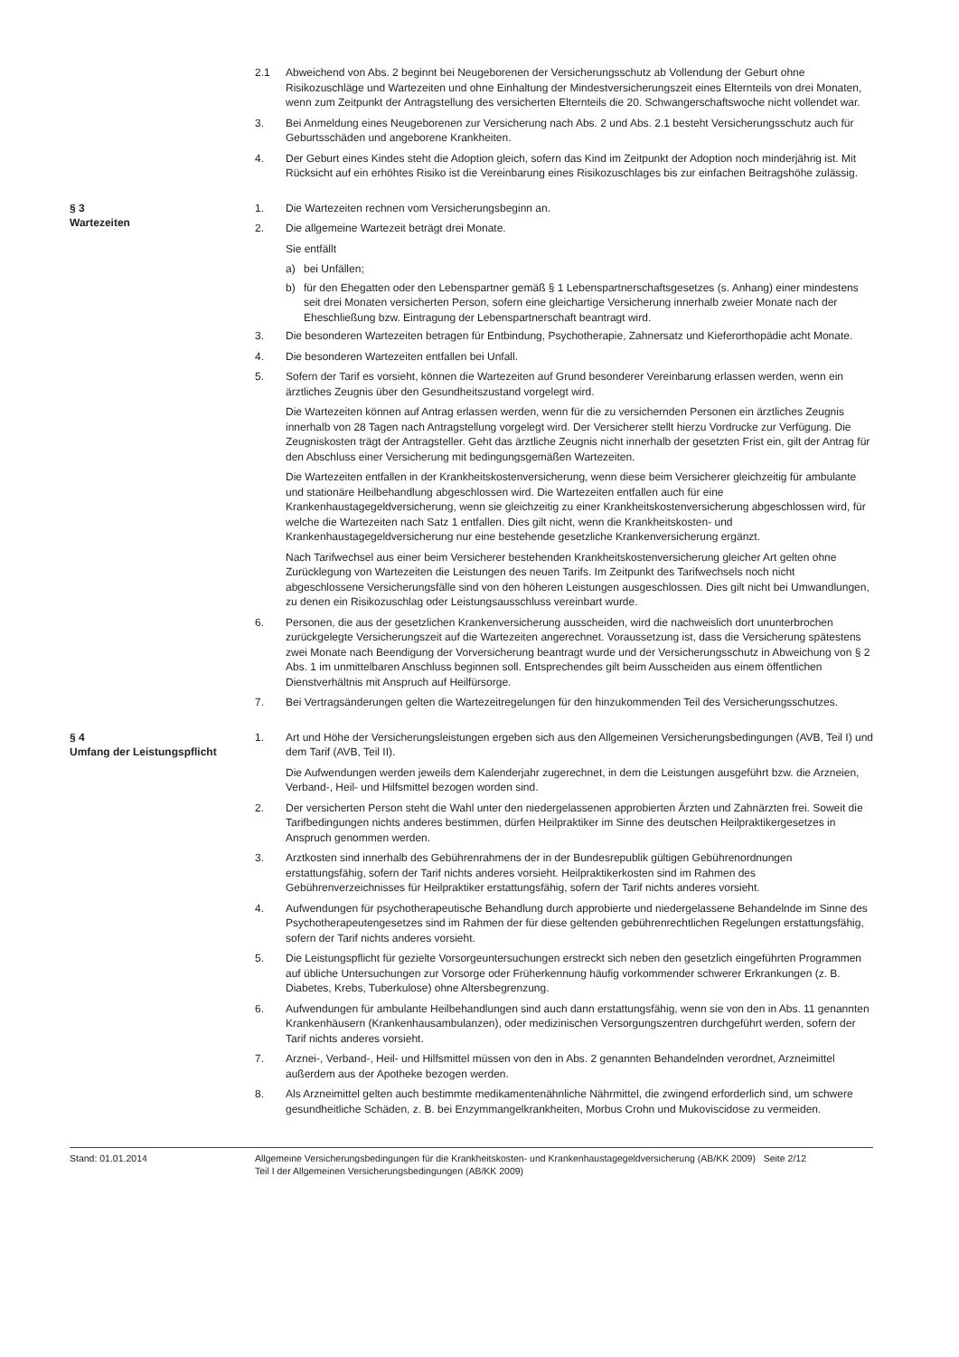2.1 Abweichend von Abs. 2 beginnt bei Neugeborenen der Versicherungsschutz ab Vollendung der Geburt ohne Risikozuschläge und Wartezeiten und ohne Einhaltung der Mindestversicherungszeit eines Elternteils von drei Monaten, wenn zum Zeitpunkt der Antragstellung des versicherten Elternteils die 20. Schwangerschaftswoche nicht vollendet war.
3. Bei Anmeldung eines Neugeborenen zur Versicherung nach Abs. 2 und Abs. 2.1 besteht Versicherungsschutz auch für Geburtsschäden und angeborene Krankheiten.
4. Der Geburt eines Kindes steht die Adoption gleich, sofern das Kind im Zeitpunkt der Adoption noch minderjährig ist. Mit Rücksicht auf ein erhöhtes Risiko ist die Vereinbarung eines Risikozuschlages bis zur einfachen Beitragshöhe zulässig.
§ 3
Wartezeiten
1. Die Wartezeiten rechnen vom Versicherungsbeginn an.
2. Die allgemeine Wartezeit beträgt drei Monate.
Sie entfällt
a) bei Unfällen;
b) für den Ehegatten oder den Lebenspartner gemäß § 1 Lebenspartnerschaftsgesetzes (s. Anhang) einer mindestens seit drei Monaten versicherten Person, sofern eine gleichartige Versicherung innerhalb zweier Monate nach der Eheschließung bzw. Eintragung der Lebenspartnerschaft beantragt wird.
3. Die besonderen Wartezeiten betragen für Entbindung, Psychotherapie, Zahnersatz und Kieferorthopädie acht Monate.
4. Die besonderen Wartezeiten entfallen bei Unfall.
5. Sofern der Tarif es vorsieht, können die Wartezeiten auf Grund besonderer Vereinbarung erlassen werden, wenn ein ärztliches Zeugnis über den Gesundheitszustand vorgelegt wird.
Die Wartezeiten können auf Antrag erlassen werden, wenn für die zu versichernden Personen ein ärztliches Zeugnis innerhalb von 28 Tagen nach Antragstellung vorgelegt wird. Der Versicherer stellt hierzu Vordrucke zur Verfügung. Die Zeugniskosten trägt der Antragsteller. Geht das ärztliche Zeugnis nicht innerhalb der gesetzten Frist ein, gilt der Antrag für den Abschluss einer Versicherung mit bedingungsgemäßen Wartezeiten.
Die Wartezeiten entfallen in der Krankheitskostenversicherung, wenn diese beim Versicherer gleichzeitig für ambulante und stationäre Heilbehandlung abgeschlossen wird. Die Wartezeiten entfallen auch für eine Krankenhaustagegeldversicherung, wenn sie gleichzeitig zu einer Krankheitskostenversicherung abgeschlossen wird, für welche die Wartezeiten nach Satz 1 entfallen. Dies gilt nicht, wenn die Krankheitskosten- und Krankenhaustagegeldversicherung nur eine bestehende gesetzliche Krankenversicherung ergänzt.
Nach Tarifwechsel aus einer beim Versicherer bestehenden Krankheitskostenversicherung gleicher Art gelten ohne Zurücklegung von Wartezeiten die Leistungen des neuen Tarifs. Im Zeitpunkt des Tarifwechsels noch nicht abgeschlossene Versicherungsfälle sind von den höheren Leistungen ausgeschlossen. Dies gilt nicht bei Umwandlungen, zu denen ein Risikozuschlag oder Leistungsausschluss vereinbart wurde.
6. Personen, die aus der gesetzlichen Krankenversicherung ausscheiden, wird die nachweislich dort ununterbrochen zurückgelegte Versicherungszeit auf die Wartezeiten angerechnet. Voraussetzung ist, dass die Versicherung spätestens zwei Monate nach Beendigung der Vorversicherung beantragt wurde und der Versicherungsschutz in Abweichung von § 2 Abs. 1 im unmittelbaren Anschluss beginnen soll. Entsprechendes gilt beim Ausscheiden aus einem öffentlichen Dienstverhältnis mit Anspruch auf Heilfürsorge.
7. Bei Vertragsänderungen gelten die Wartezeitregelungen für den hinzukommenden Teil des Versicherungsschutzes.
§ 4
Umfang der Leistungspflicht
1. Art und Höhe der Versicherungsleistungen ergeben sich aus den Allgemeinen Versicherungsbedingungen (AVB, Teil I) und dem Tarif (AVB, Teil II).
Die Aufwendungen werden jeweils dem Kalenderjahr zugerechnet, in dem die Leistungen ausgeführt bzw. die Arzneien, Verband-, Heil- und Hilfsmittel bezogen worden sind.
2. Der versicherten Person steht die Wahl unter den niedergelassenen approbierten Ärzten und Zahnärzten frei. Soweit die Tarifbedingungen nichts anderes bestimmen, dürfen Heilpraktiker im Sinne des deutschen Heilpraktikergesetzes in Anspruch genommen werden.
3. Arztkosten sind innerhalb des Gebührenrahmens der in der Bundesrepublik gültigen Gebührenordnungen erstattungsfähig, sofern der Tarif nichts anderes vorsieht. Heilpraktikerkosten sind im Rahmen des Gebührenverzeichnisses für Heilpraktiker erstattungsfähig, sofern der Tarif nichts anderes vorsieht.
4. Aufwendungen für psychotherapeutische Behandlung durch approbierte und niedergelassene Behandelnde im Sinne des Psychotherapeutengesetzes sind im Rahmen der für diese geltenden gebührenrechtlichen Regelungen erstattungsfähig, sofern der Tarif nichts anderes vorsieht.
5. Die Leistungspflicht für gezielte Vorsorgeuntersuchungen erstreckt sich neben den gesetzlich eingeführten Programmen auf übliche Untersuchungen zur Vorsorge oder Früherkennung häufig vorkommender schwerer Erkrankungen (z. B. Diabetes, Krebs, Tuberkulose) ohne Altersbegrenzung.
6. Aufwendungen für ambulante Heilbehandlungen sind auch dann erstattungsfähig, wenn sie von den in Abs. 11 genannten Krankenhäusern (Krankenhausambulanzen), oder medizinischen Versorgungszentren durchgeführt werden, sofern der Tarif nichts anderes vorsieht.
7. Arznei-, Verband-, Heil- und Hilfsmittel müssen von den in Abs. 2 genannten Behandelnden verordnet, Arzneimittel außerdem aus der Apotheke bezogen werden.
8. Als Arzneimittel gelten auch bestimmte medikamentenähnliche Nährmittel, die zwingend erforderlich sind, um schwere gesundheitliche Schäden, z. B. bei Enzymmangelkrankheiten, Morbus Crohn und Mukoviscidose zu vermeiden.
Stand: 01.01.2014 Allgemeine Versicherungsbedingungen für die Krankheitskosten- und Krankenhaustagegeldversicherung (AB/KK 2009) Seite 2/12
Teil I der Allgemeinen Versicherungsbedingungen (AB/KK 2009)